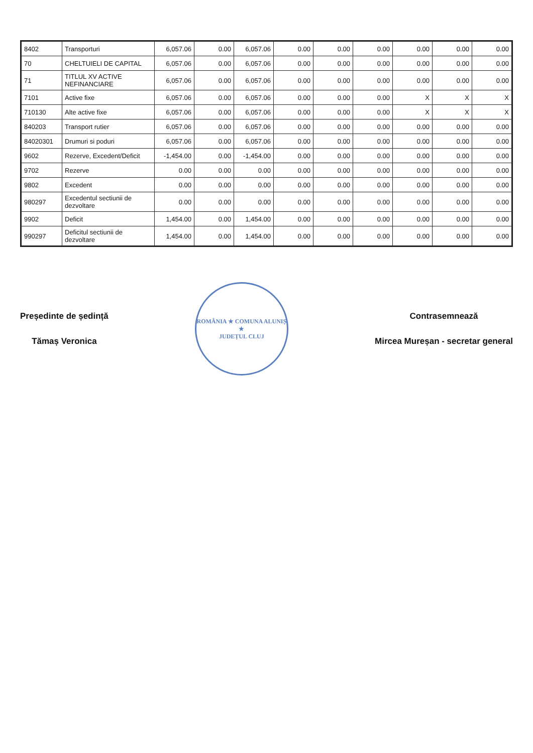| 8402 | Transporturi | 6,057.06 | 0.00 | 6,057.06 | 0.00 | 0.00 | 0.00 | 0.00 | 0.00 | 0.00 |
| 70 | CHELTUIELI DE CAPITAL | 6,057.06 | 0.00 | 6,057.06 | 0.00 | 0.00 | 0.00 | 0.00 | 0.00 | 0.00 |
| 71 | TITLUL XV ACTIVE NEFINANCIARE | 6,057.06 | 0.00 | 6,057.06 | 0.00 | 0.00 | 0.00 | 0.00 | 0.00 | 0.00 |
| 7101 | Active fixe | 6,057.06 | 0.00 | 6,057.06 | 0.00 | 0.00 | 0.00 | X | X | X |
| 710130 | Alte active fixe | 6,057.06 | 0.00 | 6,057.06 | 0.00 | 0.00 | 0.00 | X | X | X |
| 840203 | Transport rutier | 6,057.06 | 0.00 | 6,057.06 | 0.00 | 0.00 | 0.00 | 0.00 | 0.00 | 0.00 |
| 84020301 | Drumuri si poduri | 6,057.06 | 0.00 | 6,057.06 | 0.00 | 0.00 | 0.00 | 0.00 | 0.00 | 0.00 |
| 9602 | Rezerve, Excedent/Deficit | -1,454.00 | 0.00 | -1,454.00 | 0.00 | 0.00 | 0.00 | 0.00 | 0.00 | 0.00 |
| 9702 | Rezerve | 0.00 | 0.00 | 0.00 | 0.00 | 0.00 | 0.00 | 0.00 | 0.00 | 0.00 |
| 9802 | Excedent | 0.00 | 0.00 | 0.00 | 0.00 | 0.00 | 0.00 | 0.00 | 0.00 | 0.00 |
| 980297 | Excedentul sectiunii de dezvoltare | 0.00 | 0.00 | 0.00 | 0.00 | 0.00 | 0.00 | 0.00 | 0.00 | 0.00 |
| 9902 | Deficit | 1,454.00 | 0.00 | 1,454.00 | 0.00 | 0.00 | 0.00 | 0.00 | 0.00 | 0.00 |
| 990297 | Deficitul sectiunii de dezvoltare | 1,454.00 | 0.00 | 1,454.00 | 0.00 | 0.00 | 0.00 | 0.00 | 0.00 | 0.00 |
Președinte de ședință
Tămaș Veronica
ROMÂNIA ★ COMUNA ALUNIȘ ★
JUDEȚUL CLUJ
Contrasemnează
Mircea Mureșan - secretar general